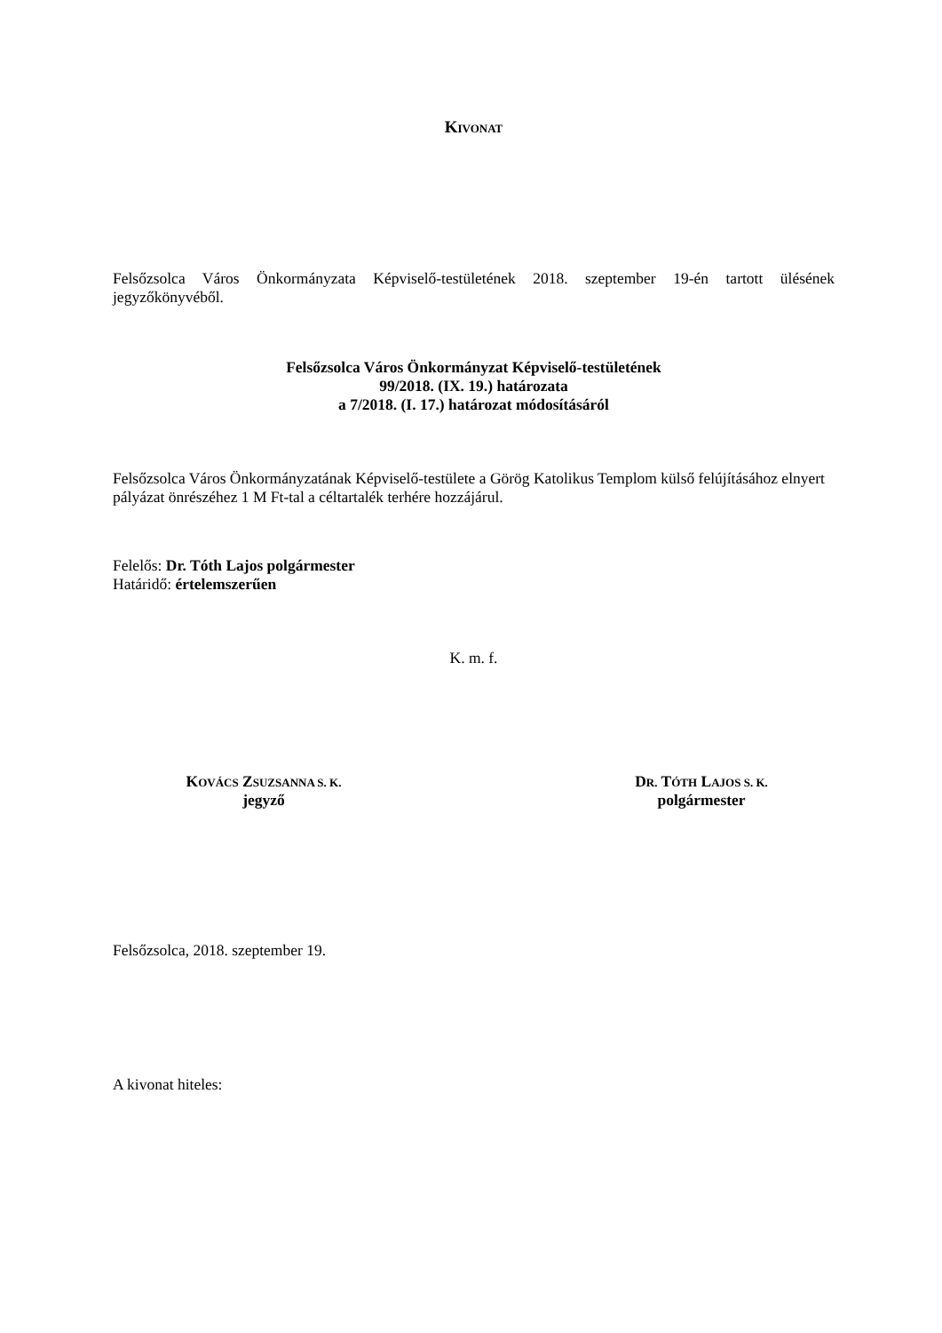KIVONAT
Felsőzsolca Város Önkormányzata Képviselő-testületének 2018. szeptember 19-én tartott ülésének jegyzőkönyvéből.
Felsőzsolca Város Önkormányzat Képviselő-testületének
99/2018. (IX. 19.) határozata
a 7/2018. (I. 17.) határozat módosításáról
Felsőzsolca Város Önkormányzatának Képviselő-testülete a Görög Katolikus Templom külső felújításához elnyert pályázat önrészéhez 1 M Ft-tal a céltartalék terhére hozzájárul.
Felelős: Dr. Tóth Lajos polgármester
Határidő: értelemszerűen
K. m. f.
KOVÁCS ZSUZSANNA S. K.
jegyző
DR. TÓTH LAJOS S. K.
polgármester
Felsőzsolca, 2018. szeptember 19.
A kivonat hiteles: